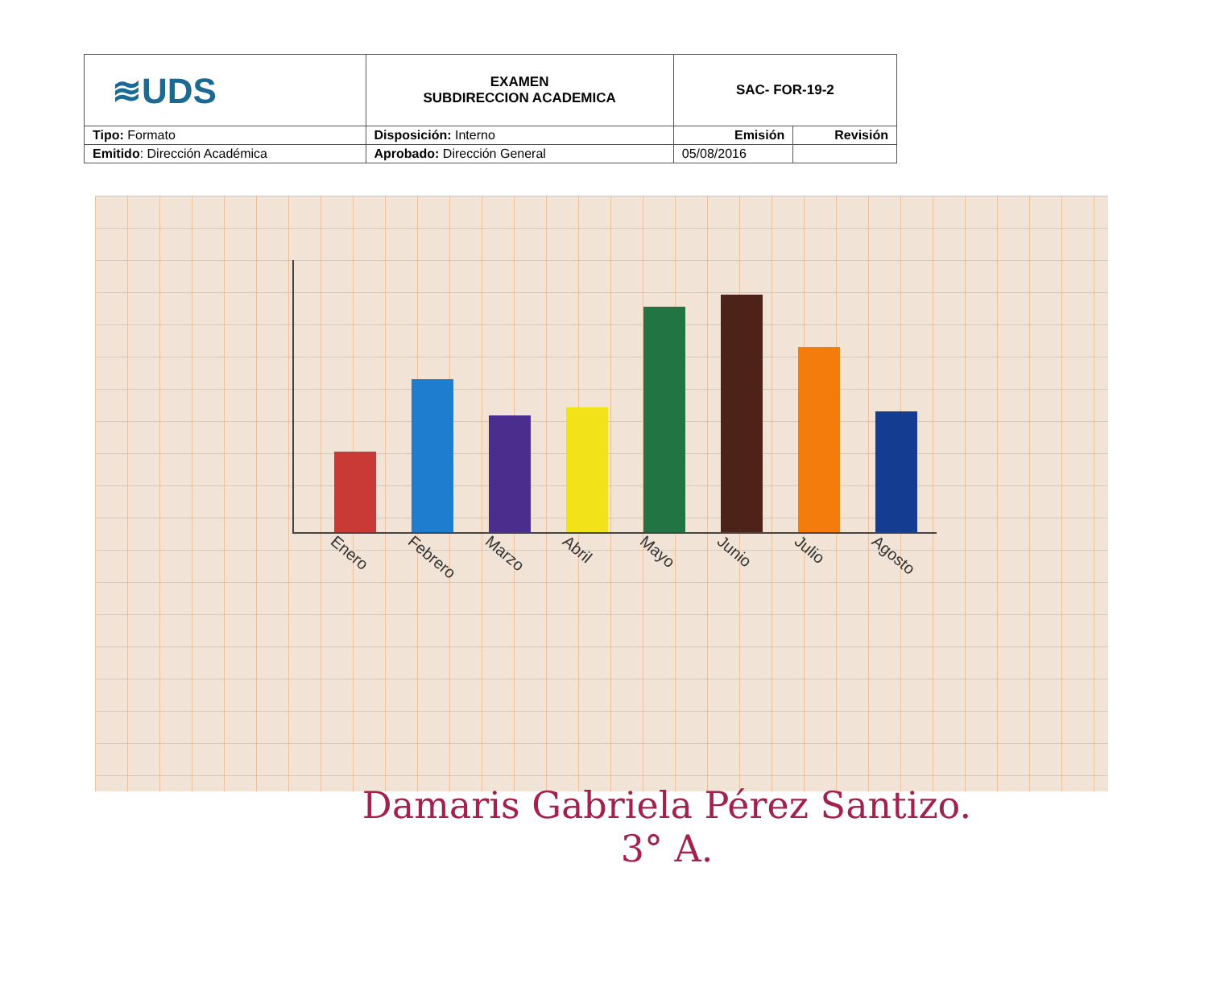| ≋UDS | EXAMEN SUBDIRECCION ACADEMICA | SAC- FOR-19-2 | |
| Tipo: Formato | Disposición: Interno | Emisión | Revisión |
| Emitido : Dirección Académica | Aprobado: Dirección General | 05/08/2016 | |
Enero Febrero Marzo Abril Mayo Junio Julio Agosto
Damaris Gabriela Pérez Santizo.
3° A.